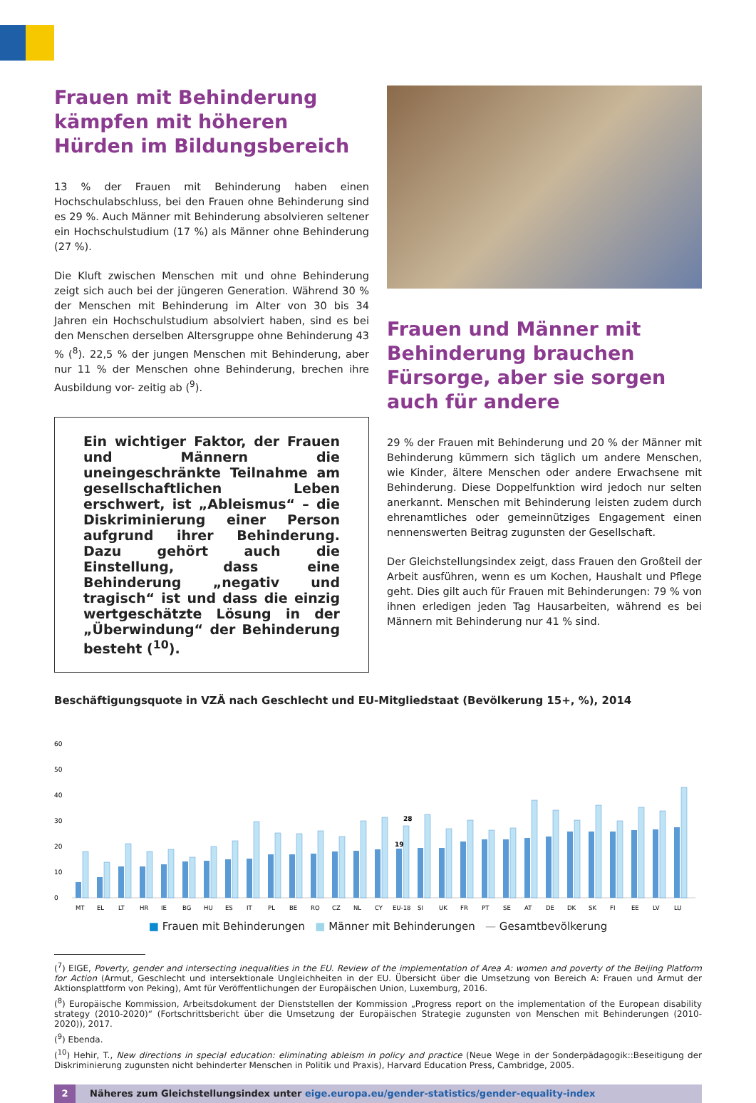Frauen mit Behinderung kämpfen mit höheren Hürden im Bildungsbereich
13 % der Frauen mit Behinderung haben einen Hochschulab­schluss, bei den Frauen ohne Behinderung sind es 29 %. Auch Männer mit Behinderung absolvieren seltener ein Hochschul­studium (17 %) als Männer ohne Behinderung (27 %).
Die Kluft zwischen Menschen mit und ohne Behinderung zeigt sich auch bei der jüngeren Generation. Während 30 % der Menschen mit Behinderung im Alter von 30 bis 34 Jahren ein Hochschulstudium absolviert haben, sind es bei den Menschen derselben Altersgruppe ohne Behinderung 43 % (<sup>8</sup>). 22,5 % der jungen Menschen mit Behinderung, aber nur 11 % der Menschen ohne Behinderung, brechen ihre Ausbildung vor- zeitig ab (<sup>9</sup>).
Ein wichtiger Faktor, der Frauen und Männern die uneingeschränkte Teil­nahme am gesellschaftlichen Leben erschwert, ist „Ableismus“ – die Dis­kriminierung einer Person aufgrund ihrer Behinderung. Dazu gehört auch die Einstellung, dass eine Behinderung „negativ und tragisch“ ist und dass die einzig wertgeschätzte Lösung in der „Überwindung“ der Behinderung besteht (<sup>10</sup>).
Frauen und Männer mit Behinderung brauchen Fürsorge, aber sie sorgen auch für andere
29 % der Frauen mit Behinderung und 20 % der Männer mit Behinderung kümmern sich täglich um andere Menschen, wie Kinder, ältere Menschen oder andere Erwachsene mit Behinde­rung. Diese Doppelfunktion wird jedoch nur selten anerkannt. Menschen mit Behinderung leisten zudem durch ehrenamtliches oder gemeinnütziges Engagement einen nennenswerten Beitrag zugunsten der Gesellschaft.
Der Gleichstellungsindex zeigt, dass Frauen den Großteil der Arbeit ausführen, wenn es um Kochen, Haushalt und Pflege geht. Dies gilt auch für Frauen mit Behinderungen: 79 % von ihnen erledigen jeden Tag Hausarbeiten, während es bei Männern mit Behinderung nur 41 % sind.
Beschäftigungsquote in VZÄ nach Geschlecht und EU-Mitgliedstaat (Bevölkerung 15+, %), 2014
60
50
40
30
20
10
0
28
19
MT
EL
LT
HR
IE
BG
HU
ES
IT
PL
BE
RO
CZ
NL
CY
EU-18
SI
UK
FR
PT
SE
AT
DE
DK
SK
FI
EE
LV
LU
■ Frauen mit Behinderungen ■ Männer mit Behinderungen — Gesamtbevölkerung
(<sup>7</sup>) EIGE, Poverty, gender and intersecting inequalities in the EU. Review of the implementation of Area A: women and poverty of the Beijing Platform for Action (Armut, Geschlecht und intersektionale Ungleichheiten in der EU. Übersicht über die Umsetzung von Bereich A: Frauen und Armut der Aktionsplattform von Peking), Amt für Veröffentlichungen der Europäischen Union, Luxemburg, 2016.
(<sup>8</sup>) Europäische Kommission, Arbeitsdokument der Dienststellen der Kommission „Progress report on the implementation of the European disability strategy (2010-2020)“ (Fortschrittsbericht über die Umsetzung der Europäischen Strategie zugunsten von Menschen mit Behinderungen (2010-2020)), 2017.
(<sup>9</sup>) Ebenda.
(<sup>10</sup>) Hehir, T., New directions in special education: eliminating ableism in policy and practice (Neue Wege in der Sonderpädagogik::Beseitigung der Diskriminierung zugunsten nicht behinderter Menschen in Politik und Praxis), Harvard Education Press, Cambridge, 2005.
2 Näheres zum Gleichstellungsindex unter eige.europa.eu/gender-statistics/gender-equality-index